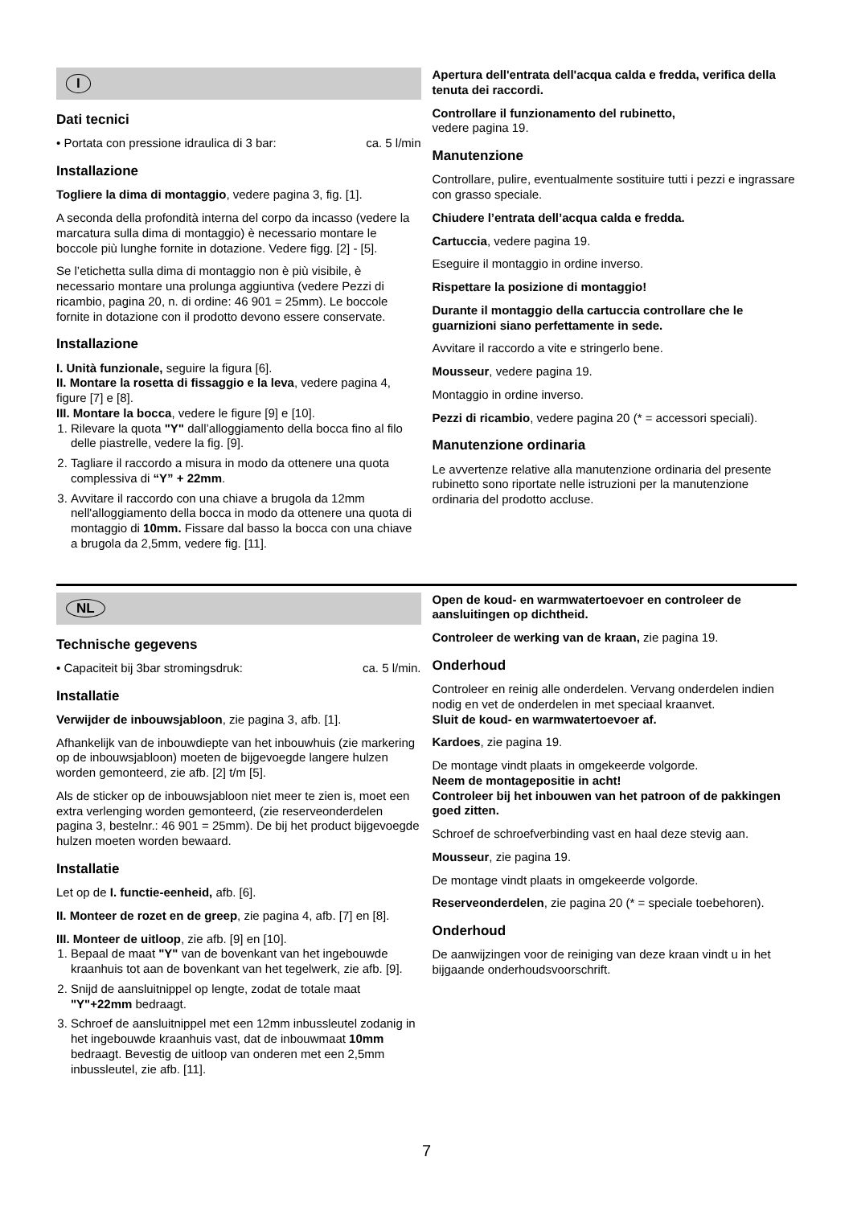I
Dati tecnici
• Portata con pressione idraulica di 3 bar: ca. 5 l/min
Installazione
Togliere la dima di montaggio, vedere pagina 3, fig. [1].
A seconda della profondità interna del corpo da incasso (vedere la marcatura sulla dima di montaggio) è necessario montare le boccole più lunghe fornite in dotazione. Vedere figg. [2] - [5].
Se l’etichetta sulla dima di montaggio non è più visibile, è necessario montare una prolunga aggiuntiva (vedere Pezzi di ricambio, pagina 20, n. di ordine: 46 901 = 25mm). Le boccole fornite in dotazione con il prodotto devono essere conservate.
Installazione
I. Unità funzionale, seguire la figura [6].
II. Montare la rosetta di fissaggio e la leva, vedere pagina 4, figure [7] e [8].
III. Montare la bocca, vedere le figure [9] e [10].
1. Rilevare la quota "Y" dall’alloggiamento della bocca fino al filo delle piastrelle, vedere la fig. [9].
2. Tagliare il raccordo a misura in modo da ottenere una quota complessiva di “Y” + 22mm.
3. Avvitare il raccordo con una chiave a brugola da 12mm nell'alloggiamento della bocca in modo da ottenere una quota di montaggio di 10mm. Fissare dal basso la bocca con una chiave a brugola da 2,5mm, vedere fig. [11].
Apertura dell'entrata dell'acqua calda e fredda, verifica della tenuta dei raccordi.
Controllare il funzionamento del rubinetto,
vedere pagina 19.
Manutenzione
Controllare, pulire, eventualmente sostituire tutti i pezzi e ingrassare con grasso speciale.
Chiudere l’entrata dell’acqua calda e fredda.
Cartuccia, vedere pagina 19.
Eseguire il montaggio in ordine inverso.
Rispettare la posizione di montaggio!
Durante il montaggio della cartuccia controllare che le guarnizioni siano perfettamente in sede.
Avvitare il raccordo a vite e stringerlo bene.
Mousseur, vedere pagina 19.
Montaggio in ordine inverso.
Pezzi di ricambio, vedere pagina 20 (* = accessori speciali).
Manutenzione ordinaria
Le avvertenze relative alla manutenzione ordinaria del presente rubinetto sono riportate nelle istruzioni per la manutenzione ordinaria del prodotto accluse.
NL
Technische gegevens
• Capaciteit bij 3bar stromingsdruk: ca. 5 l/min.
Installatie
Verwijder de inbouwsjabloon, zie pagina 3, afb. [1].
Afhankelijk van de inbouwdiepte van het inbouwhuis (zie markering op de inbouwsjabloon) moeten de bijgevoegde langere hulzen worden gemonteerd, zie afb. [2] t/m [5].
Als de sticker op de inbouwsjabloon niet meer te zien is, moet een extra verlenging worden gemonteerd, (zie reserveonderdelen pagina 3, bestelnr.: 46 901 = 25mm). De bij het product bijgevoegde hulzen moeten worden bewaard.
Installatie
Let op de I. functie-eenheid, afb. [6].
II. Monteer de rozet en de greep, zie pagina 4, afb. [7] en [8].
III. Monteer de uitloop, zie afb. [9] en [10].
1. Bepaal de maat "Y" van de bovenkant van het ingebouwde kraanhuis tot aan de bovenkant van het tegelwerk, zie afb. [9].
2. Snijd de aansluitnippel op lengte, zodat de totale maat "Y"+22mm bedraagt.
3. Schroef de aansluitnippel met een 12mm inbussleutel zodanig in het ingebouwde kraanhuis vast, dat de inbouwmaat 10mm bedraagt. Bevestig de uitloop van onderen met een 2,5mm inbussleutel, zie afb. [11].
Open de koud- en warmwatertoevoer en controleer de aansluitingen op dichtheid.
Controleer de werking van de kraan, zie pagina 19.
Onderhoud
Controleer en reinig alle onderdelen. Vervang onderdelen indien nodig en vet de onderdelen in met speciaal kraanvet.
Sluit de koud- en warmwatertoevoer af.
Kardoes, zie pagina 19.
De montage vindt plaats in omgekeerde volgorde.
Neem de montagepositie in acht!
Controleer bij het inbouwen van het patroon of de pakkingen goed zitten.
Schroef de schroefverbinding vast en haal deze stevig aan.
Mousseur, zie pagina 19.
De montage vindt plaats in omgekeerde volgorde.
Reserveonderdelen, zie pagina 20 (* = speciale toebehoren).
Onderhoud
De aanwijzingen voor de reiniging van deze kraan vindt u in het bijgaande onderhoudsvoorschrift.
7